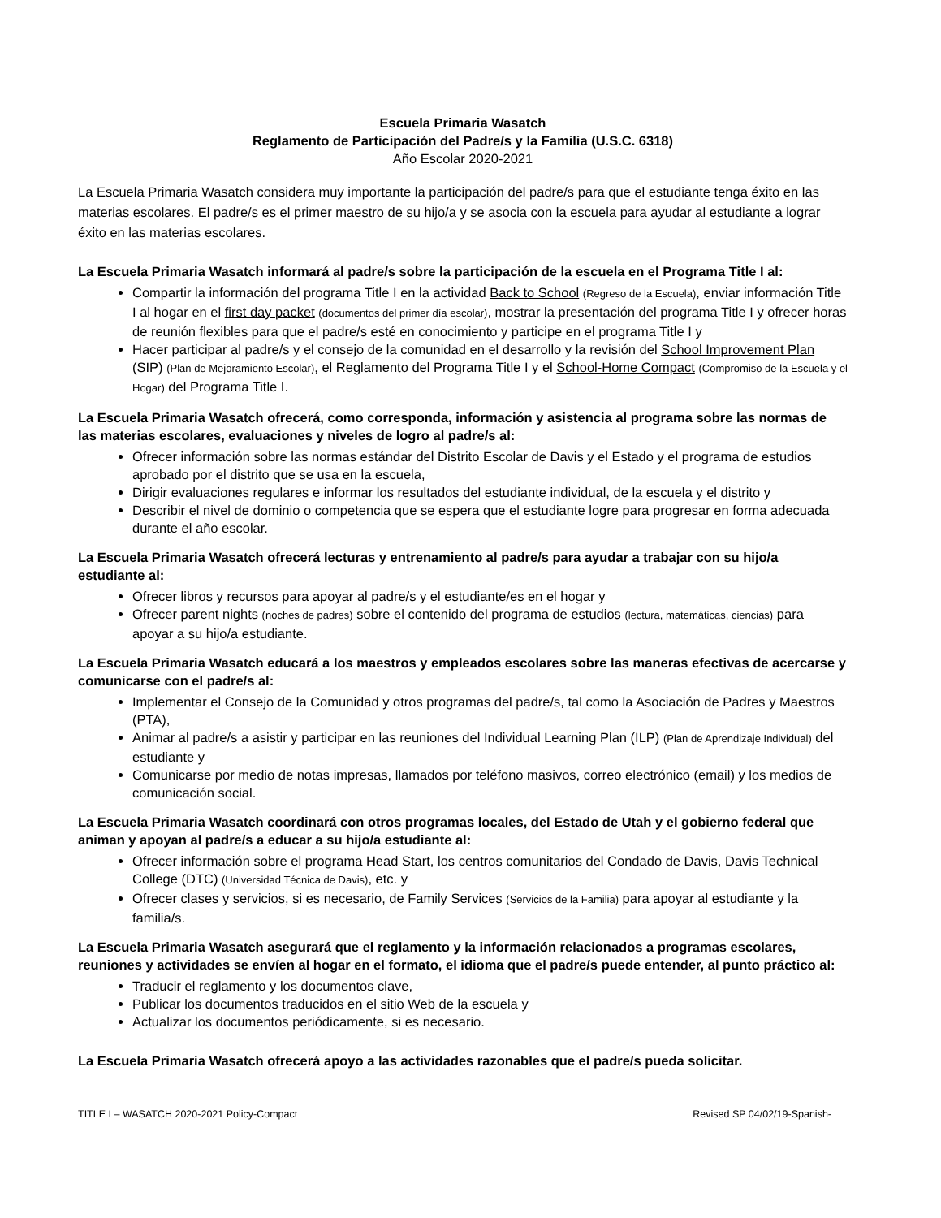Escuela Primaria Wasatch
Reglamento de Participación del Padre/s y la Familia (U.S.C. 6318)
Año Escolar 2020-2021
La Escuela Primaria Wasatch considera muy importante la participación del padre/s para que el estudiante tenga éxito en las materias escolares. El padre/s es el primer maestro de su hijo/a y se asocia con la escuela para ayudar al estudiante a lograr éxito en las materias escolares.
La Escuela Primaria Wasatch informará al padre/s sobre la participación de la escuela en el Programa Title I al:
Compartir la información del programa Title I en la actividad Back to School (Regreso de la Escuela), enviar información Title I al hogar en el first day packet (documentos del primer día escolar), mostrar la presentación del programa Title I y ofrecer horas de reunión flexibles para que el padre/s esté en conocimiento y participe en el programa Title I y
Hacer participar al padre/s y el consejo de la comunidad en el desarrollo y la revisión del School Improvement Plan (SIP) (Plan de Mejoramiento Escolar), el Reglamento del Programa Title I y el School-Home Compact (Compromiso de la Escuela y el Hogar) del Programa Title I.
La Escuela Primaria Wasatch ofrecerá, como corresponda, información y asistencia al programa sobre las normas de las materias escolares, evaluaciones y niveles de logro al padre/s al:
Ofrecer información sobre las normas estándar del Distrito Escolar de Davis y el Estado y el programa de estudios aprobado por el distrito que se usa en la escuela,
Dirigir evaluaciones regulares e informar los resultados del estudiante individual, de la escuela y el distrito y
Describir el nivel de dominio o competencia que se espera que el estudiante logre para progresar en forma adecuada durante el año escolar.
La Escuela Primaria Wasatch ofrecerá lecturas y entrenamiento al padre/s para ayudar a trabajar con su hijo/a estudiante al:
Ofrecer libros y recursos para apoyar al padre/s y el estudiante/es en el hogar y
Ofrecer parent nights (noches de padres) sobre el contenido del programa de estudios (lectura, matemáticas, ciencias) para apoyar a su hijo/a estudiante.
La Escuela Primaria Wasatch educará a los maestros y empleados escolares sobre las maneras efectivas de acercarse y comunicarse con el padre/s al:
Implementar el Consejo de la Comunidad y otros programas del padre/s, tal como la Asociación de Padres y Maestros (PTA),
Animar al padre/s a asistir y participar en las reuniones del Individual Learning Plan (ILP) (Plan de Aprendizaje Individual) del estudiante y
Comunicarse por medio de notas impresas, llamados por teléfono masivos, correo electrónico (email) y los medios de comunicación social.
La Escuela Primaria Wasatch coordinará con otros programas locales, del Estado de Utah y el gobierno federal que animan y apoyan al padre/s a educar a su hijo/a estudiante al:
Ofrecer información sobre el programa Head Start, los centros comunitarios del Condado de Davis, Davis Technical College (DTC) (Universidad Técnica de Davis), etc. y
Ofrecer clases y servicios, si es necesario, de Family Services (Servicios de la Familia) para apoyar al estudiante y la familia/s.
La Escuela Primaria Wasatch asegurará que el reglamento y la información relacionados a programas escolares, reuniones y actividades se envíen al hogar en el formato, el idioma que el padre/s puede entender, al punto práctico al:
Traducir el reglamento y los documentos clave,
Publicar los documentos traducidos en el sitio Web de la escuela y
Actualizar los documentos periódicamente, si es necesario.
La Escuela Primaria Wasatch ofrecerá apoyo a las actividades razonables que el padre/s pueda solicitar.
TITLE I – WASATCH 2020-2021 Policy-Compact Revised SP 04/02/19-Spanish-